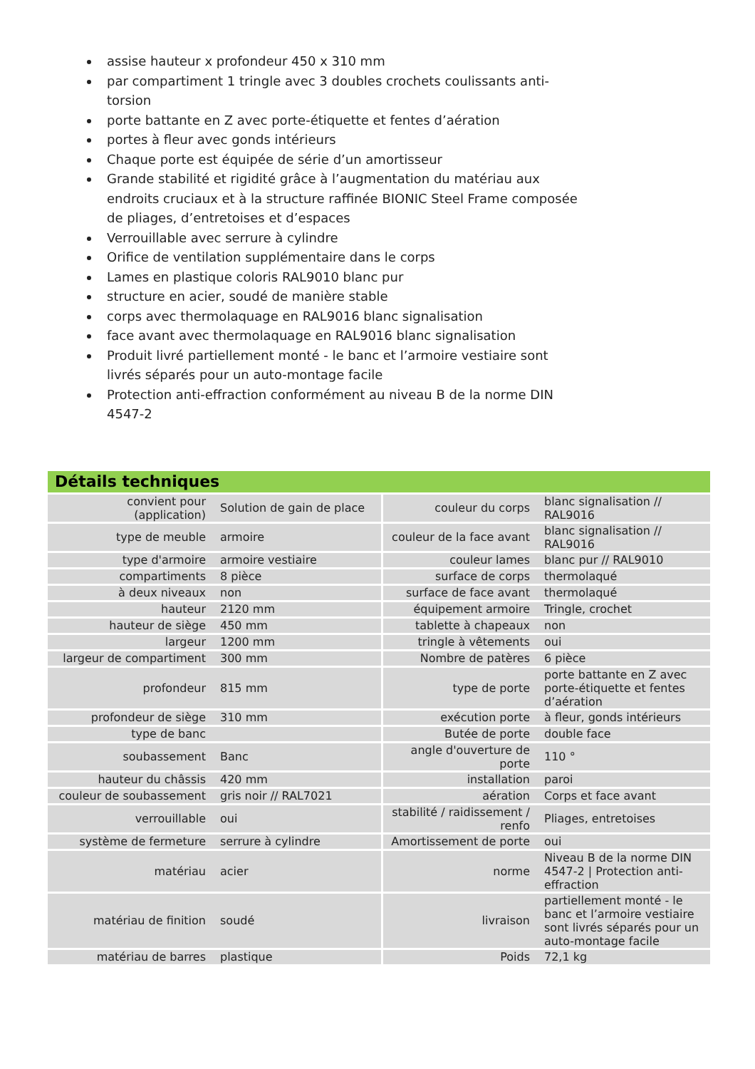assise hauteur x profondeur 450 x 310 mm
par compartiment 1 tringle avec 3 doubles crochets coulissants anti-torsion
porte battante en Z avec porte-étiquette et fentes d’aération
portes à fleur avec gonds intérieurs
Chaque porte est équipée de série d’un amortisseur
Grande stabilité et rigidité grâce à l’augmentation du matériau aux endroits cruciaux et à la structure raffinée BIONIC Steel Frame composée de pliages, d’entretoises et d’espaces
Verrouillable avec serrure à cylindre
Orifice de ventilation supplémentaire dans le corps
Lames en plastique coloris RAL9010 blanc pur
structure en acier, soudé de manière stable
corps avec thermolaquage en RAL9016 blanc signalisation
face avant avec thermolaquage en RAL9016 blanc signalisation
Produit livré partiellement monté - le banc et l’armoire vestiaire sont livrés séparés pour un auto-montage facile
Protection anti-effraction conformément au niveau B de la norme DIN 4547-2
Détails techniques
| convient pour (application) | Solution de gain de place | couleur du corps | blanc signalisation // RAL9016 |
| type de meuble | armoire | couleur de la face avant | blanc signalisation // RAL9016 |
| type d'armoire | armoire vestiaire | couleur lames | blanc pur // RAL9010 |
| compartiments | 8 pièce | surface de corps | thermolaqué |
| à deux niveaux | non | surface de face avant | thermolaqué |
| hauteur | 2120 mm | équipement armoire | Tringle, crochet |
| hauteur de siège | 450 mm | tablette à chapeaux | non |
| largeur | 1200 mm | tringle à vêtements | oui |
| largeur de compartiment | 300 mm | Nombre de patères | 6 pièce |
| profondeur | 815 mm | type de porte | porte battante en Z avec porte-étiquette et fentes d’aération |
| profondeur de siège | 310 mm | exécution porte | à fleur, gonds intérieurs |
| type de banc | | Butée de porte | double face |
| soubassement | Banc | angle d'ouverture de porte | 110 ° |
| hauteur du châssis | 420 mm | installation | paroi |
| couleur de soubassement | gris noir // RAL7021 | aération | Corps et face avant |
| verrouillable | oui | stabilité / raidissement / renfo | Pliages, entretoises |
| système de fermeture | serrure à cylindre | Amortissement de porte | oui |
| matériau | acier | norme | Niveau B de la norme DIN 4547-2 / Protection anti-effraction |
| matériau de finition | soudé | livraison | partiellement monté - le banc et l’armoire vestiaire sont livrés séparés pour un auto-montage facile |
| matériau de barres | plastique | Poids | 72,1 kg |